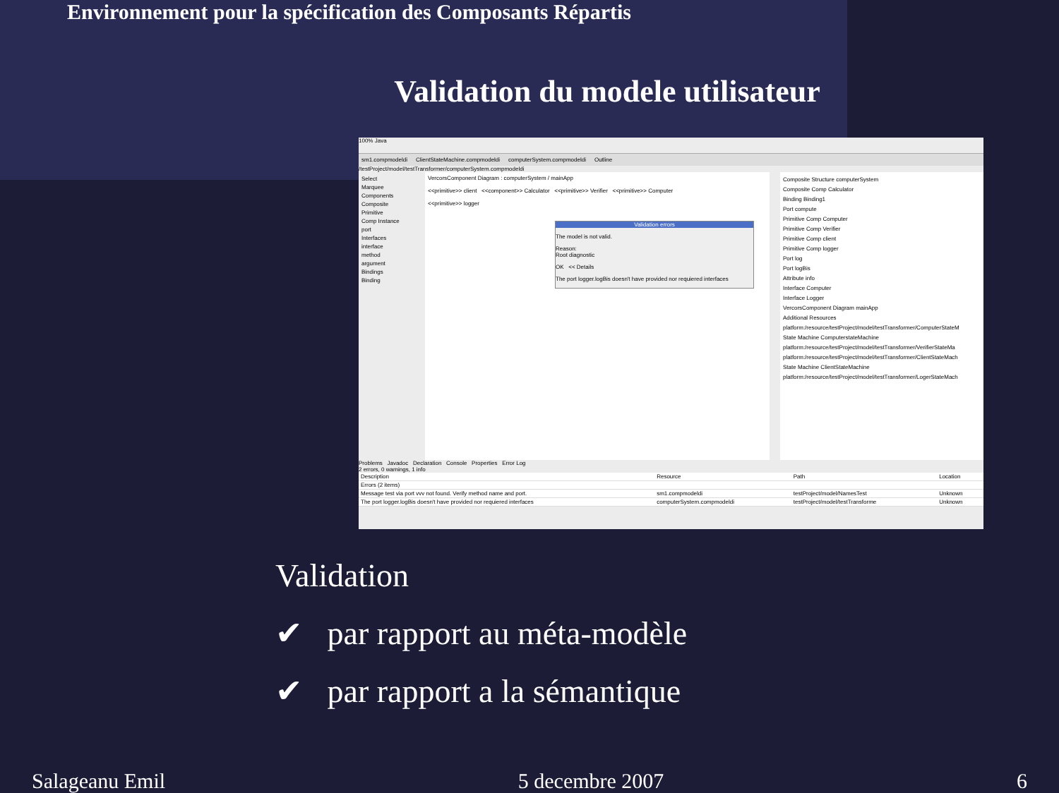Environnement pour la spécification des Composants Répartis
Validation du modele utilisateur
100% Java
sm1.compmodeldi ClientStateMachine.compmodeldi computerSystem.compmodeldi Outline
/testProject/model/testTransformer/computerSystem.compmodeldi
Select
Marquee
Components
Composite
Primitive
Comp Instance
port
Interfaces
interface
method
argument
Bindings
Binding
VercorsComponent Diagram : computerSystem / mainApp
<<primitive>> client <<component>> Calculator <<primitive>> Verifier <<primitive>> Computer
<<primitive>> logger
Validation errors
The model is not valid.
Reason:
Root diagnostic
OK << Details
The port logger.logBis doesn't have provided nor requiered interfaces
Composite Structure computerSystem
Composite Comp Calculator
Binding Binding1
Port compute
Primitive Comp Computer
Primitive Comp Verifier
Primitive Comp client
Primitive Comp logger
Port log
Port logBis
Attribute info
Interface Computer
Interface Logger
VercorsComponent Diagram mainApp
Additional Resources
platform:/resource/testProject/model/testTransformer/ComputerStateM
State Machine ComputerstateMachine
platform:/resource/testProject/model/testTransformer/VerifierStateMa
platform:/resource/testProject/model/testTransformer/ClientStateMach
State Machine ClientStateMachine
platform:/resource/testProject/model/testTransformer/LogerStateMach
Problems Javadoc Declaration Console Properties Error Log
2 errors, 0 warnings, 1 info
| Description | Resource | Path | Location |
| --- | --- | --- | --- |
| Errors (2 items) | | | |
| Message test via port vvv not found. Verify method name and port. | sm1.compmodeldi | testProject/model/NamesTest | Unknown |
| The port logger.logBis doesn't have provided nor requiered interfaces | computerSystem.compmodeldi | testProject/model/testTransforme | Unknown |
Validation
✔ par rapport au méta-modèle
✔ par rapport a la sémantique
Salageanu Emil 5 decembre 2007 6